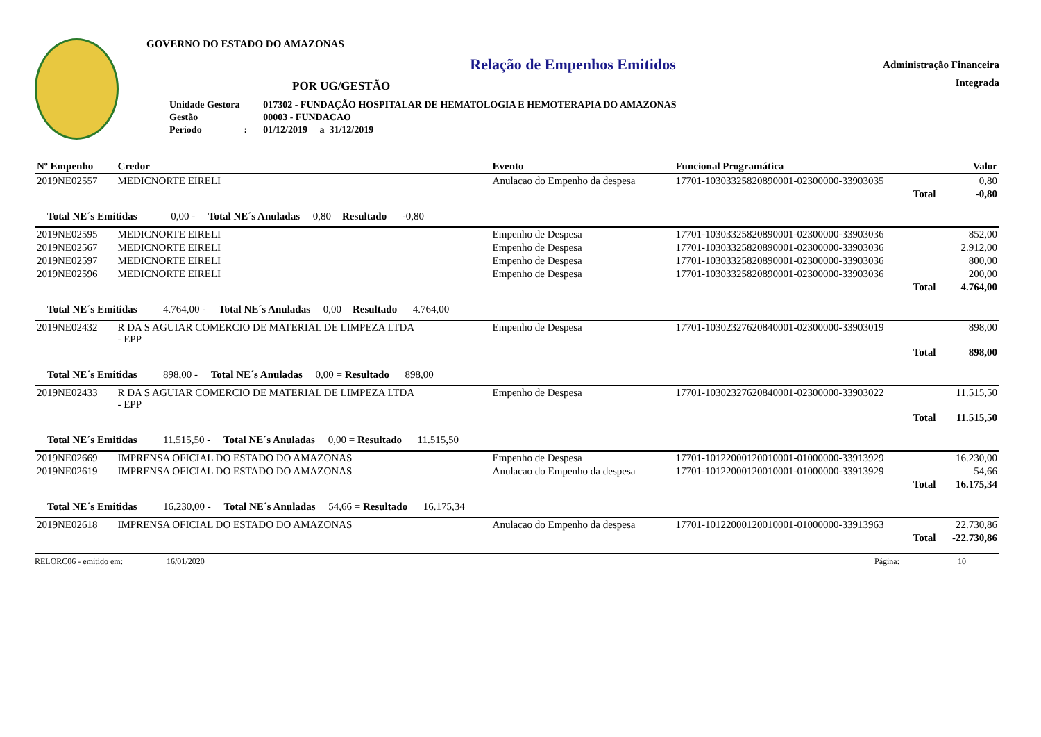GOVERNO DO ESTADO DO AMAZONAS
Relação de Empenhos Emitidos
POR UG/GESTÃO
| Unidade Gestora | | 017302 - FUNDAÇÃO HOSPITALAR DE HEMATOLOGIA E HEMOTERAPIA DO AMAZONAS |
| Gestão | | 00003 - FUNDACAO |
| Período | : | 01/12/2019 a 31/12/2019 |
Administração Financeira
Integrada
| Nº Empenho | Credor | Evento | Funcional Programática | Valor |
| --- | --- | --- | --- | --- |
| 2019NE02557 | MEDICNORTE EIRELI | Anulacao do Empenho da despesa | 17701-10303325820890001-02300000-33903035 | 0,80 |
| | | | Total | -0,80 |
| Total NE´s Emitidas 0,00 - Total NE´s Anuladas 0,80 = Resultado -0,80 | | | | |
| 2019NE02595 | MEDICNORTE EIRELI | Empenho de Despesa | 17701-10303325820890001-02300000-33903036 | 852,00 |
| 2019NE02567 | MEDICNORTE EIRELI | Empenho de Despesa | 17701-10303325820890001-02300000-33903036 | 2.912,00 |
| 2019NE02597 | MEDICNORTE EIRELI | Empenho de Despesa | 17701-10303325820890001-02300000-33903036 | 800,00 |
| 2019NE02596 | MEDICNORTE EIRELI | Empenho de Despesa | 17701-10303325820890001-02300000-33903036 | 200,00 |
| | | | Total | 4.764,00 |
| Total NE´s Emitidas 4.764,00 - Total NE´s Anuladas 0,00 = Resultado 4.764,00 | | | | |
| 2019NE02432 | R DA S AGUIAR COMERCIO DE MATERIAL DE LIMPEZA LTDA - EPP | Empenho de Despesa | 17701-10302327620840001-02300000-33903019 | 898,00 |
| | | | Total | 898,00 |
| Total NE´s Emitidas 898,00 - Total NE´s Anuladas 0,00 = Resultado 898,00 | | | | |
| 2019NE02433 | R DA S AGUIAR COMERCIO DE MATERIAL DE LIMPEZA LTDA - EPP | Empenho de Despesa | 17701-10302327620840001-02300000-33903022 | 11.515,50 |
| | | | Total | 11.515,50 |
| Total NE´s Emitidas 11.515,50 - Total NE´s Anuladas 0,00 = Resultado 11.515,50 | | | | |
| 2019NE02669 | IMPRENSA OFICIAL DO ESTADO DO AMAZONAS | Empenho de Despesa | 17701-10122000120010001-01000000-33913929 | 16.230,00 |
| 2019NE02619 | IMPRENSA OFICIAL DO ESTADO DO AMAZONAS | Anulacao do Empenho da despesa | 17701-10122000120010001-01000000-33913929 | 54,66 |
| | | | Total | 16.175,34 |
| Total NE´s Emitidas 16.230,00 - Total NE´s Anuladas 54,66 = Resultado 16.175,34 | | | | |
| 2019NE02618 | IMPRENSA OFICIAL DO ESTADO DO AMAZONAS | Anulacao do Empenho da despesa | 17701-10122000120010001-01000000-33913963 | 22.730,86 |
| | | | Total | -22.730,86 |
RELORC06 - emitido em: 16/01/2020 Página: 10